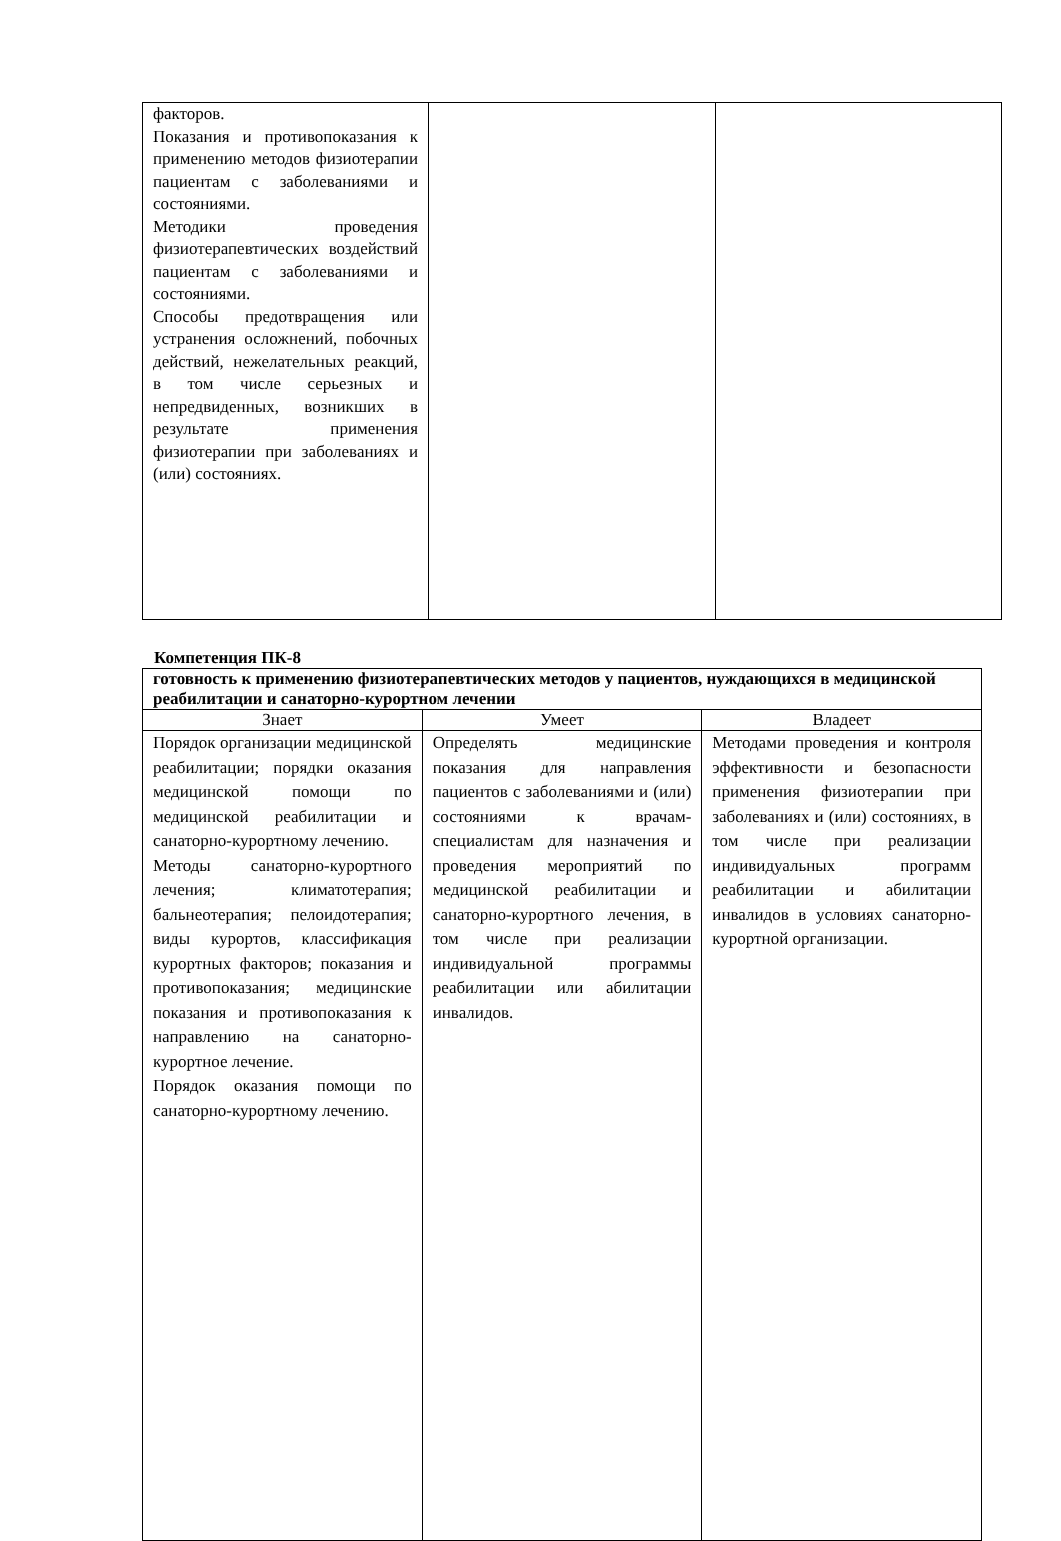| факторов. Показания и противопоказания к применению методов физиотерапии пациентам с заболеваниями и состояниями. Методики проведения физиотерапевтических воздействий пациентам с заболеваниями и состояниями. Способы предотвращения или устранения осложнений, побочных действий, нежелательных реакций, в том числе серьезных и непредвиденных, возникших в результате применения физиотерапии при заболеваниях и (или) состояниях. | | |
Компетенция ПК-8
| готовность к применению физиотерапевтических методов у пациентов, нуждающихся в медицинской реабилитации и санаторно-курортном лечении | | |
| Знает | Умеет | Владеет |
| Порядок организации медицинской реабилитации; порядки оказания медицинской помощи по медицинской реабилитации и санаторно-курортному лечению. Методы санаторно-курортного лечения; климатотерапия; бальнеотерапия; пелоидотерапия; виды курортов, классификация курортных факторов; показания и противопоказания; медицинские показания и противопоказания к направлению на санаторно-курортное лечение. Порядок оказания помощи по санаторно-курортному лечению. | Определять медицинские показания для направления пациентов с заболеваниями и (или) состояниями к врачам-специалистам для назначения и проведения мероприятий по медицинской реабилитации и санаторно-курортного лечения, в том числе при реализации индивидуальной программы реабилитации или абилитации инвалидов. | Методами проведения и контроля эффективности и безопасности применения физиотерапии при заболеваниях и (или) состояниях, в том числе при реализации индивидуальных программ реабилитации и абилитации инвалидов в условиях санаторно-курортной организации. |